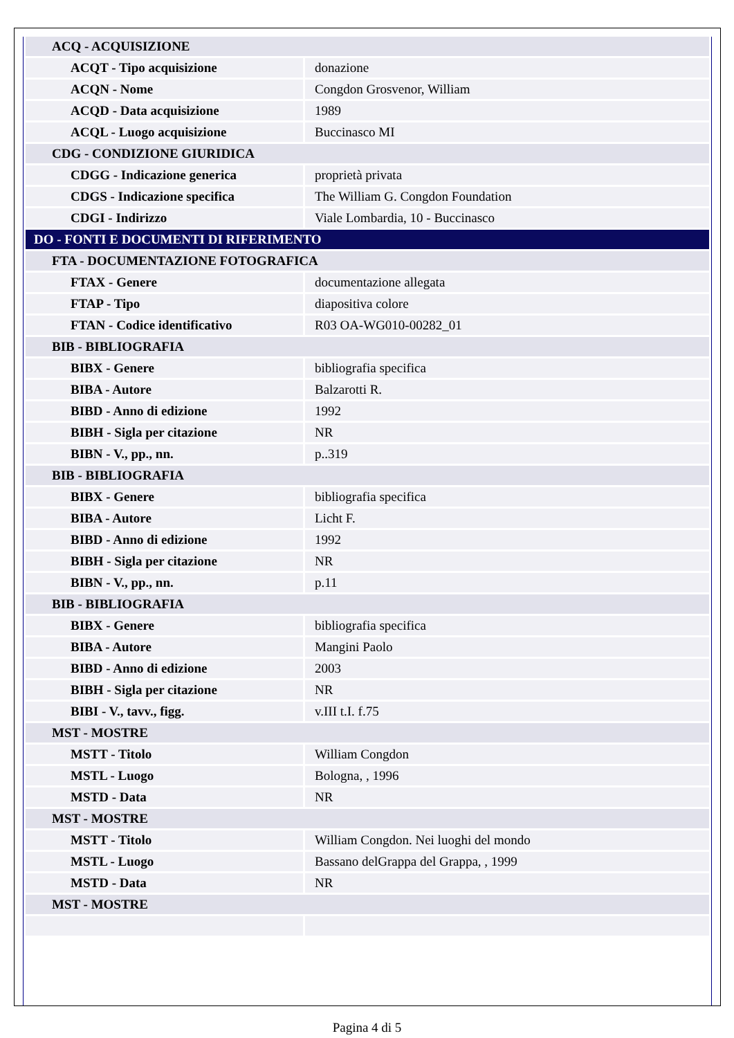| ACQ - ACQUISIZIONE | |
| ACQT - Tipo acquisizione | donazione |
| ACQN - Nome | Congdon Grosvenor, William |
| ACQD - Data acquisizione | 1989 |
| ACQL - Luogo acquisizione | Buccinasco MI |
| CDG - CONDIZIONE GIURIDICA | |
| CDGG - Indicazione generica | proprietà privata |
| CDGS - Indicazione specifica | The William G. Congdon Foundation |
| CDGI - Indirizzo | Viale Lombardia, 10 - Buccinasco |
| DO - FONTI E DOCUMENTI DI RIFERIMENTO | |
| FTA - DOCUMENTAZIONE FOTOGRAFICA | |
| FTAX - Genere | documentazione allegata |
| FTAP - Tipo | diapositiva colore |
| FTAN - Codice identificativo | R03 OA-WG010-00282_01 |
| BIB - BIBLIOGRAFIA | |
| BIBX - Genere | bibliografia specifica |
| BIBA - Autore | Balzarotti R. |
| BIBD - Anno di edizione | 1992 |
| BIBH - Sigla per citazione | NR |
| BIBN - V., pp., nn. | p..319 |
| BIB - BIBLIOGRAFIA | |
| BIBX - Genere | bibliografia specifica |
| BIBA - Autore | Licht F. |
| BIBD - Anno di edizione | 1992 |
| BIBH - Sigla per citazione | NR |
| BIBN - V., pp., nn. | p.11 |
| BIB - BIBLIOGRAFIA | |
| BIBX - Genere | bibliografia specifica |
| BIBA - Autore | Mangini Paolo |
| BIBD - Anno di edizione | 2003 |
| BIBH - Sigla per citazione | NR |
| BIBI - V., tavv., figg. | v.III t.I. f.75 |
| MST - MOSTRE | |
| MSTT - Titolo | William Congdon |
| MSTL - Luogo | Bologna, , 1996 |
| MSTD - Data | NR |
| MST - MOSTRE | |
| MSTT - Titolo | William Congdon. Nei luoghi del mondo |
| MSTL - Luogo | Bassano delGrappa del Grappa, , 1999 |
| MSTD - Data | NR |
| MST - MOSTRE | |
Pagina 4 di 5